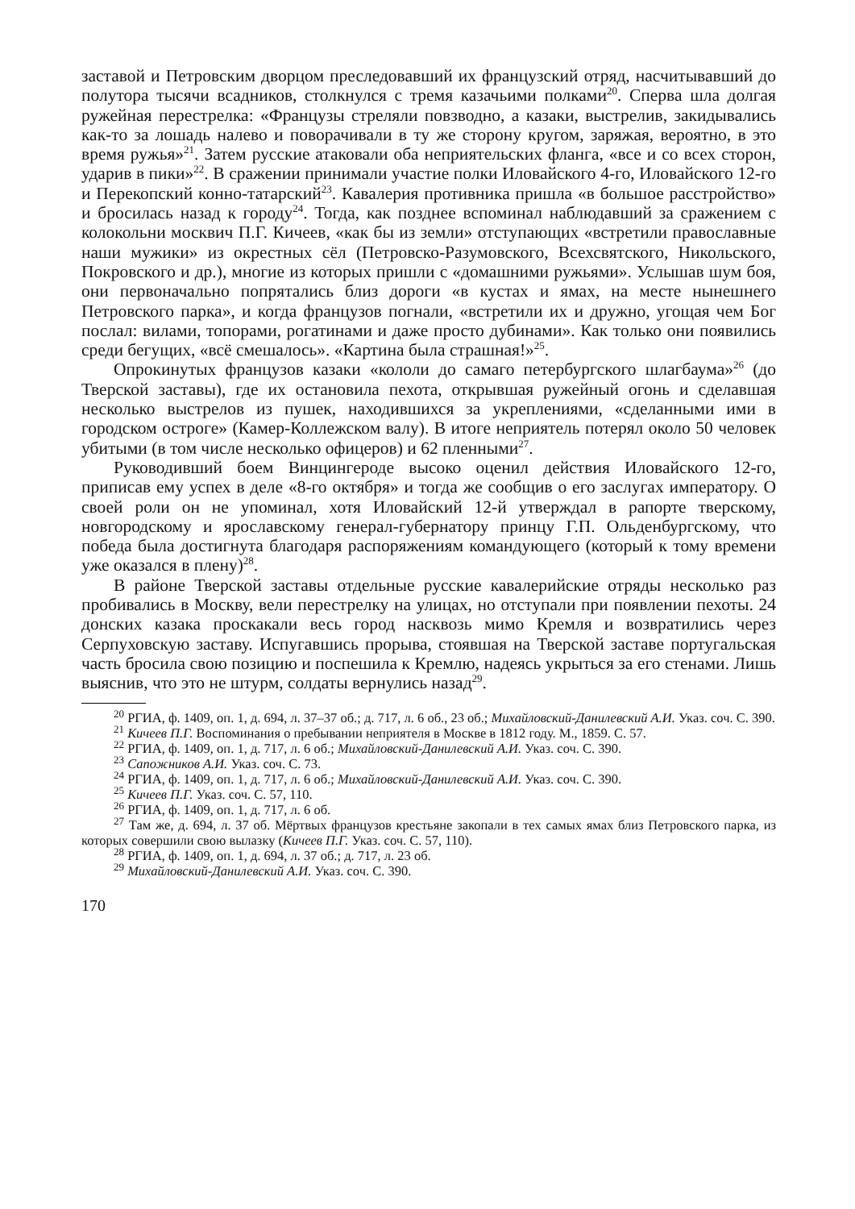заставой и Петровским дворцом преследовавший их французский отряд, насчитывавший до полутора тысячи всадников, столкнулся с тремя казачьими полками<sup>20</sup>. Сперва шла долгая ружейная перестрелка: «Французы стреляли повзводно, а казаки, выстрелив, закидывались как-то за лошадь налево и поворачивали в ту же сторону кругом, заряжая, вероятно, в это время ружья»<sup>21</sup>. Затем русские атаковали оба неприятельских фланга, «все и со всех сторон, ударив в пики»<sup>22</sup>. В сражении принимали участие полки Иловайского 4-го, Иловайского 12-го и Перекопский конно-татарский<sup>23</sup>. Кавалерия противника пришла «в большое расстройство» и бросилась назад к городу<sup>24</sup>. Тогда, как позднее вспоминал наблюдавший за сражением с колокольни москвич П.Г. Кичеев, «как бы из земли» отступающих «встретили православные наши мужики» из окрестных сёл (Петровско-Разумовского, Всехсвятского, Никольского, Покровского и др.), многие из которых пришли с «домашними ружьями». Услышав шум боя, они первоначально попрятались близ дороги «в кустах и ямах, на месте нынешнего Петровского парка», и когда французов погнали, «встретили их и дружно, угощая чем Бог послал: вилами, топорами, рогатинами и даже просто дубинами». Как только они появились среди бегущих, «всё смешалось». «Картина была страшная!»<sup>25</sup>.
Опрокинутых французов казаки «кололи до самаго петербургского шлагбаума»<sup>26</sup> (до Тверской заставы), где их остановила пехота, открывшая ружейный огонь и сделавшая несколько выстрелов из пушек, находившихся за укреплениями, «сделанными ими в городском остроге» (Камер-Коллежском валу). В итоге неприятель потерял около 50 человек убитыми (в том числе несколько офицеров) и 62 пленными<sup>27</sup>.
Руководивший боем Винцингероде высоко оценил действия Иловайского 12-го, приписав ему успех в деле «8-го октября» и тогда же сообщив о его заслугах императору. О своей роли он не упоминал, хотя Иловайский 12-й утверждал в рапорте тверскому, новгородскому и ярославскому генерал-губернатору принцу Г.П. Ольденбургскому, что победа была достигнута благодаря распоряжениям командующего (который к тому времени уже оказался в плену)<sup>28</sup>.
В районе Тверской заставы отдельные русские кавалерийские отряды несколько раз пробивались в Москву, вели перестрелку на улицах, но отступали при появлении пехоты. 24 донских казака проскакали весь город насквозь мимо Кремля и возвратились через Серпуховскую заставу. Испугавшись прорыва, стоявшая на Тверской заставе португальская часть бросила свою позицию и поспешила к Кремлю, надеясь укрыться за его стенами. Лишь выяснив, что это не штурм, солдаты вернулись назад<sup>29</sup>.
<sup>20</sup> РГИА, ф. 1409, оп. 1, д. 694, л. 37–37 об.; д. 717, л. 6 об., 23 об.; Михайловский-Данилевский А.И. Указ. соч. С. 390.
<sup>21</sup> Кичеев П.Г. Воспоминания о пребывании неприятеля в Москве в 1812 году. М., 1859. С. 57.
<sup>22</sup> РГИА, ф. 1409, оп. 1, д. 717, л. 6 об.; Михайловский-Данилевский А.И. Указ. соч. С. 390.
<sup>23</sup> Сапожников А.И. Указ. соч. С. 73.
<sup>24</sup> РГИА, ф. 1409, оп. 1, д. 717, л. 6 об.; Михайловский-Данилевский А.И. Указ. соч. С. 390.
<sup>25</sup> Кичеев П.Г. Указ. соч. С. 57, 110.
<sup>26</sup> РГИА, ф. 1409, оп. 1, д. 717, л. 6 об.
<sup>27</sup> Там же, д. 694, л. 37 об. Мёртвых французов крестьяне закопали в тех самых ямах близ Петровского парка, из которых совершили свою вылазку (Кичеев П.Г. Указ. соч. С. 57, 110).
<sup>28</sup> РГИА, ф. 1409, оп. 1, д. 694, л. 37 об.; д. 717, л. 23 об.
<sup>29</sup> Михайловский-Данилевский А.И. Указ. соч. С. 390.
170